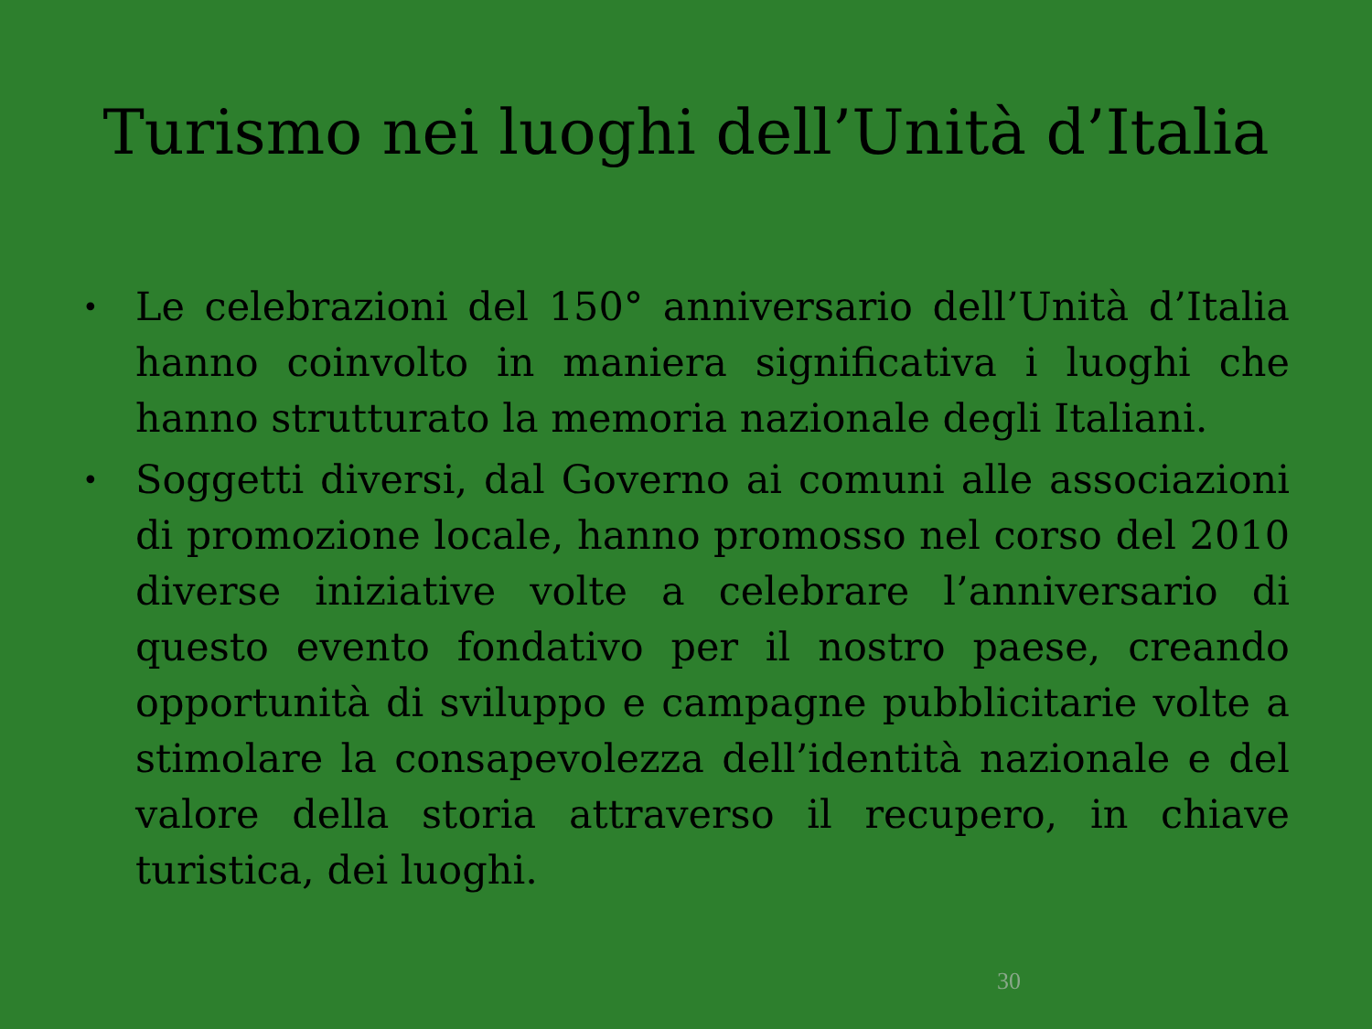Turismo nei luoghi dell’Unità d’Italia
• Le celebrazioni del 150° anniversario dell’Unità d’Italia hanno coinvolto in maniera significativa i luoghi che hanno strutturato la memoria nazionale degli Italiani.
• Soggetti diversi, dal Governo ai comuni alle associazioni di promozione locale, hanno promosso nel corso del 2010 diverse iniziative volte a celebrare l’anniversario di questo evento fondativo per il nostro paese, creando opportunità di sviluppo e campagne pubblicitarie volte a stimolare la consapevolezza dell’identità nazionale e del valore della storia attraverso il recupero, in chiave turistica, dei luoghi.
30